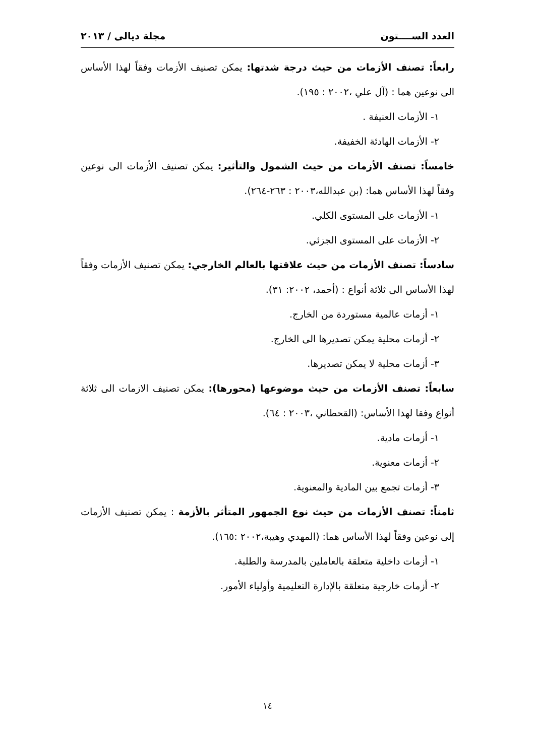العدد الســــتون مجلة ديالى / ٢٠١٣
رابعاً: تصنف الأزمات من حيث درجة شدتها: يمكن تصنيف الأزمات وفقاً لهذا الأساس الى نوعين هما : (آل علي ،٢٠٠٢ : ١٩٥).
١- الأزمات العنيفة .
٢- الأزمات الهادئة الخفيفة.
خامساً: تصنف الأزمات من حيث الشمول والتأثير: يمكن تصنيف الأزمات الى نوعين وفقاً لهذا الأساس هما: (بن عبدالله،٢٠٠٣ : ٢٦٣-٢٦٤).
١- الأزمات على المستوى الكلي.
٢- الأزمات على المستوى الجزئي.
سادساً: تصنف الأزمات من حيث علاقتها بالعالم الخارجي: يمكن تصنيف الأزمات وفقاً لهذا الأساس الى ثلاثة أنواع : (أحمد، ٢٠٠٢: ٣١).
١- أزمات عالمية مستوردة من الخارج.
٢- أزمات محلية يمكن تصديرها الى الخارج.
٣- أزمات محلية لا يمكن تصديرها.
سابعاً: تصنف الأزمات من حيث موضوعها (محورها): يمكن تصنيف الازمات الى ثلاثة أنواع وفقا لهذا الأساس: (القحطاني ،٢٠٠٣ : ٦٤).
١- أزمات مادية.
٢- أزمات معنوية.
٣- أزمات تجمع بين المادية والمعنوية.
ثامناً: تصنف الأزمات من حيث نوع الجمهور المتأثر بالأزمة : يمكن تصنيف الأزمات إلى نوعين وفقاً لهذا الأساس هما: (المهدي وهيبة،٢٠٠٢ :١٦٥).
١- أزمات داخلية متعلقة بالعاملين بالمدرسة والطلبة.
٢- أزمات خارجية متعلقة بالإدارة التعليمية وأولياء الأمور.
١٤